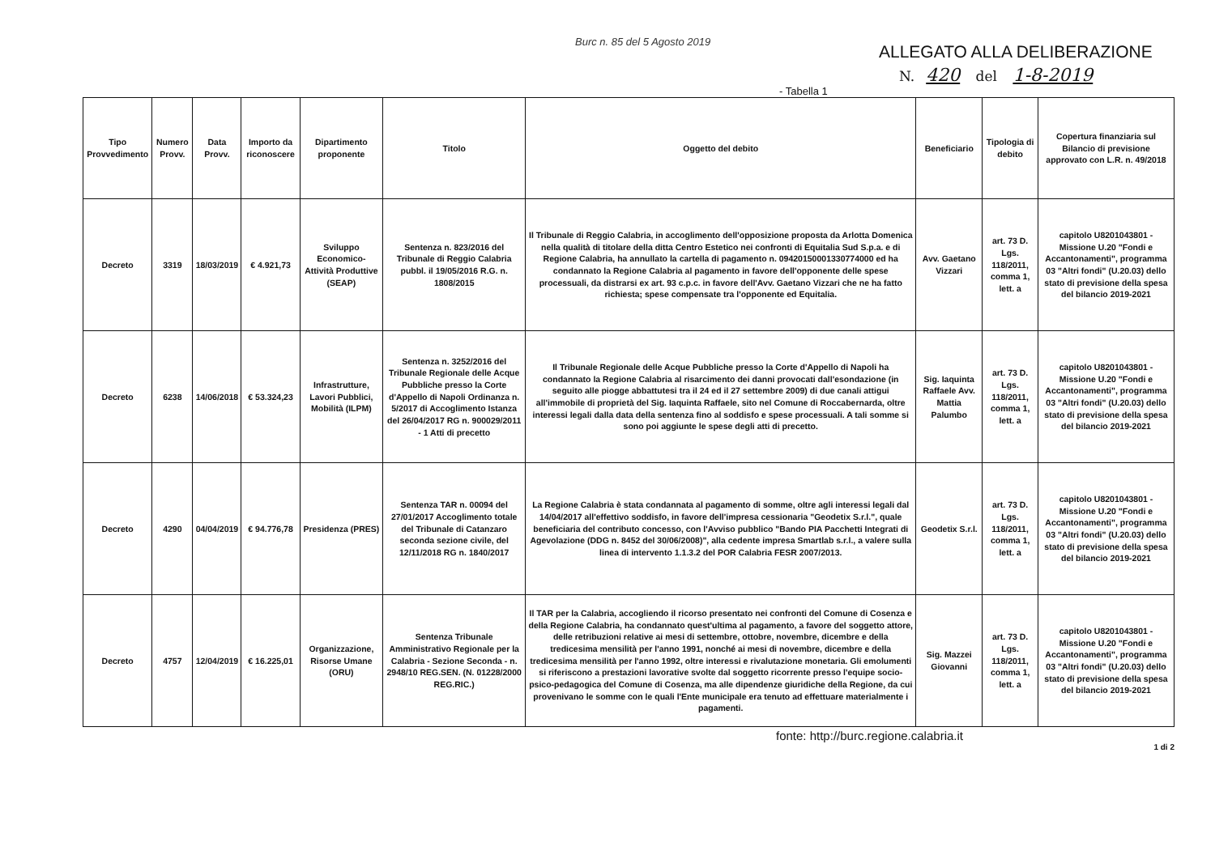Burc n. 85 del 5 Agosto 2019
ALLEGATO ALLA DELIBERAZIONE
N. 420 del 1-8-2019
- Tabella 1
| Tipo Provvedimento | Numero Provv. | Data Provv. | Importo da riconoscere | Dipartimento proponente | Titolo | Oggetto del debito | Beneficiario | Tipologia di debito | Copertura finanziaria sul Bilancio di previsione approvato con L.R. n. 49/2018 |
| --- | --- | --- | --- | --- | --- | --- | --- | --- | --- |
| Decreto | 3319 | 18/03/2019 | € 4.921,73 | Sviluppo Economico-Attività Produttive (SEAP) | Sentenza n. 823/2016 del Tribunale di Reggio Calabria pubbl. il 19/05/2016 R.G. n. 1808/2015 | Il Tribunale di Reggio Calabria, in accoglimento dell'opposizione proposta da Arlotta Domenica nella qualità di titolare della ditta Centro Estetico nei confronti di Equitalia Sud S.p.a. e di Regione Calabria, ha annullato la cartella di pagamento n. 09420150001330774000 ed ha condannato la Regione Calabria al pagamento in favore dell'opponente delle spese processuali, da distrarsi ex art. 93 c.p.c. in favore dell'Avv. Gaetano Vizzari che ne ha fatto richiesta; spese compensate tra l'opponente ed Equitalia. | Avv. Gaetano Vizzari | art. 73 D. Lgs. 118/2011, comma 1, lett. a | capitolo U8201043801 - Missione U.20 "Fondi e Accantonamenti", programma 03 "Altri fondi" (U.20.03) dello stato di previsione della spesa del bilancio 2019-2021 |
| Decreto | 6238 | 14/06/2018 | € 53.324,23 | Infrastrutture, Lavori Pubblici, Mobilità (ILPM) | Sentenza n. 3252/2016 del Tribunale Regionale delle Acque Pubbliche presso la Corte d'Appello di Napoli Ordinanza n. 5/2017 di Accoglimento Istanza del 26/04/2017 RG n. 900029/2011 - 1 Atti di precetto | Il Tribunale Regionale delle Acque Pubbliche presso la Corte d'Appello di Napoli ha condannato la Regione Calabria al risarcimento dei danni provocati dall'esondazione (in seguito alle piogge abbattutesi tra il 24 ed il 27 settembre 2009) di due canali attigui all'immobile di proprietà del Sig. Iaquinta Raffaele, sito nel Comune di Roccabernarda, oltre interessi legali dalla data della sentenza fino al soddisfo e spese processuali. A tali somme si sono poi aggiunte le spese degli atti di precetto. | Sig. Iaquinta Raffaele Avv. Mattia Palumbo | art. 73 D. Lgs. 118/2011, comma 1, lett. a | capitolo U8201043801 - Missione U.20 "Fondi e Accantonamenti", programma 03 "Altri fondi" (U.20.03) dello stato di previsione della spesa del bilancio 2019-2021 |
| Decreto | 4290 | 04/04/2019 | € 94.776,78 | Presidenza (PRES) | Sentenza TAR n. 00094 del 27/01/2017 Accoglimento totale del Tribunale di Catanzaro seconda sezione civile, del 12/11/2018 RG n. 1840/2017 | La Regione Calabria è stata condannata al pagamento di somme, oltre agli interessi legali dal 14/04/2017 all'effettivo soddisfo, in favore dell'impresa cessionaria "Geodetix S.r.l.", quale beneficiaria del contributo concesso, con l'Avviso pubblico "Bando PIA Pacchetti Integrati di Agevolazione (DDG n. 8452 del 30/06/2008)", alla cedente impresa Smartlab s.r.l., a valere sulla linea di intervento 1.1.3.2 del POR Calabria FESR 2007/2013. | Geodetix S.r.l. | art. 73 D. Lgs. 118/2011, comma 1, lett. a | capitolo U8201043801 - Missione U.20 "Fondi e Accantonamenti", programma 03 "Altri fondi" (U.20.03) dello stato di previsione della spesa del bilancio 2019-2021 |
| Decreto | 4757 | 12/04/2019 | € 16.225,01 | Organizzazione, Risorse Umane (ORU) | Sentenza Tribunale Amministrativo Regionale per la Calabria - Sezione Seconda - n. 2948/10 REG.SEN. (N. 01228/2000 REG.RIC.) | Il TAR per la Calabria, accogliendo il ricorso presentato nei confronti del Comune di Cosenza e della Regione Calabria, ha condannato quest'ultima al pagamento, a favore del soggetto attore, delle retribuzioni relative ai mesi di settembre, ottobre, novembre, dicembre e della tredicesima mensilità per l'anno 1991, nonché ai mesi di novembre, dicembre e della tredicesima mensilità per l'anno 1992, oltre interessi e rivalutazione monetaria. Gli emolumenti si riferiscono a prestazioni lavorative svolte dal soggetto ricorrente presso l'equipe socio-psico-pedagogica del Comune di Cosenza, ma alle dipendenze giuridiche della Regione, da cui provenivano le somme con le quali l'Ente municipale era tenuto ad effettuare materialmente i pagamenti. | Sig. Mazzei Giovanni | art. 73 D. Lgs. 118/2011, comma 1, lett. a | capitolo U8201043801 - Missione U.20 "Fondi e Accantonamenti", programma 03 "Altri fondi" (U.20.03) dello stato di previsione della spesa del bilancio 2019-2021 |
fonte: http://burc.regione.calabria.it
1 di 2